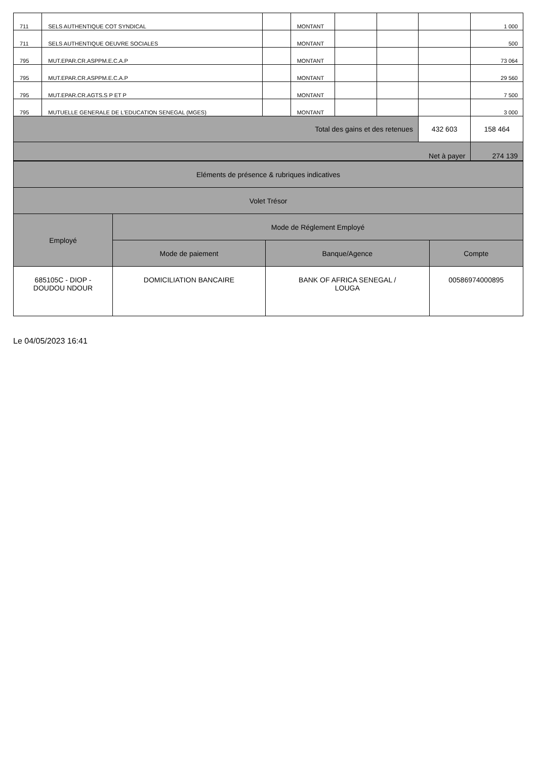| 711 | SELS AUTHENTIQUE COT SYNDICAL | | MONTANT | | | | 1 000 |
| 711 | SELS AUTHENTIQUE OEUVRE SOCIALES | | MONTANT | | | | 500 |
| 795 | MUT.EPAR.CR.ASPPM.E.C.A.P | | MONTANT | | | | 73 064 |
| 795 | MUT.EPAR.CR.ASPPM.E.C.A.P | | MONTANT | | | | 29 560 |
| 795 | MUT.EPAR.CR.AGTS.S P ET P | | MONTANT | | | | 7 500 |
| 795 | MUTUELLE GENERALE DE L'EDUCATION SENEGAL (MGES) | | MONTANT | | | | 3 000 |
| Total des gains et des retenues | | | | | | 432 603 | 158 464 |
| Net à payer | | | | | | | 274 139 |
| Eléments de présence & rubriques indicatives | | | |
| --- | --- | --- | --- |
| Volet Trésor | | | |
| Employé | Mode de Réglement Employé | | |
| | Mode de paiement | Banque/Agence | Compte |
| 685105C - DIOP - DOUDOU NDOUR | DOMICILIATION BANCAIRE | BANK OF AFRICA SENEGAL / LOUGA | 00586974000895 |
Le 04/05/2023 16:41